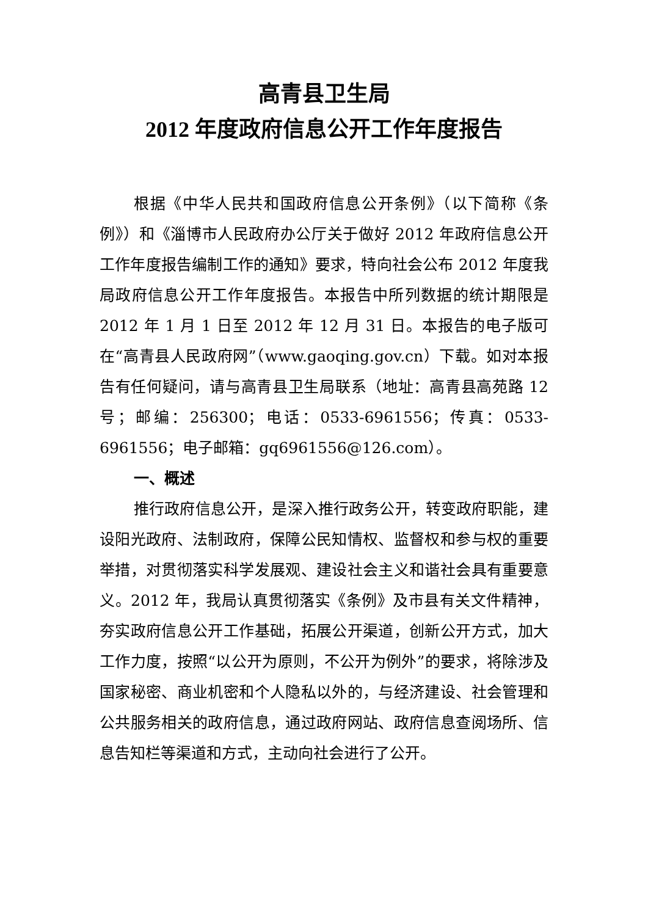高青县卫生局
2012 年度政府信息公开工作年度报告
根据《中华人民共和国政府信息公开条例》（以下简称《条例》）和《淄博市人民政府办公厅关于做好 2012 年政府信息公开工作年度报告编制工作的通知》要求，特向社会公布 2012 年度我局政府信息公开工作年度报告。本报告中所列数据的统计期限是 2012 年 1 月 1 日至 2012 年 12 月 31 日。本报告的电子版可在“高青县人民政府网”（www.gaoqing.gov.cn）下载。如对本报告有任何疑问，请与高青县卫生局联系（地址：高青县高苑路 12 号；邮编：256300；电话：0533-6961556；传真：0533-6961556；电子邮箱：gq6961556@126.com）。
一、概述
推行政府信息公开，是深入推行政务公开，转变政府职能，建设阳光政府、法制政府，保障公民知情权、监督权和参与权的重要举措，对贯彻落实科学发展观、建设社会主义和谐社会具有重要意义。2012 年，我局认真贯彻落实《条例》及市县有关文件精神，夯实政府信息公开工作基础，拓展公开渠道，创新公开方式，加大工作力度，按照“以公开为原则，不公开为例外”的要求，将除涉及国家秘密、商业机密和个人隐私以外的，与经济建设、社会管理和公共服务相关的政府信息，通过政府网站、政府信息查阅场所、信息告知栏等渠道和方式，主动向社会进行了公开。